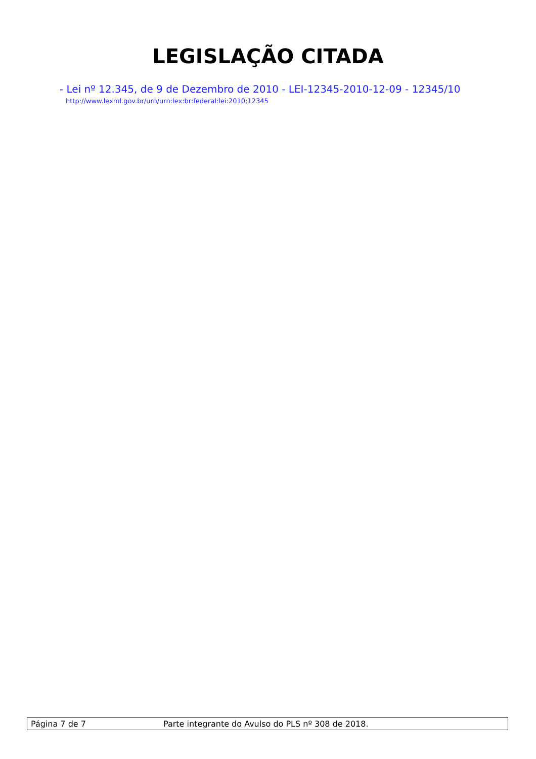LEGISLAÇÃO CITADA
- Lei nº 12.345, de 9 de Dezembro de 2010 - LEI-12345-2010-12-09 - 12345/10
http://www.lexml.gov.br/urn/urn:lex:br:federal:lei:2010;12345
Página 7 de 7 Parte integrante do Avulso do PLS nº 308 de 2018.